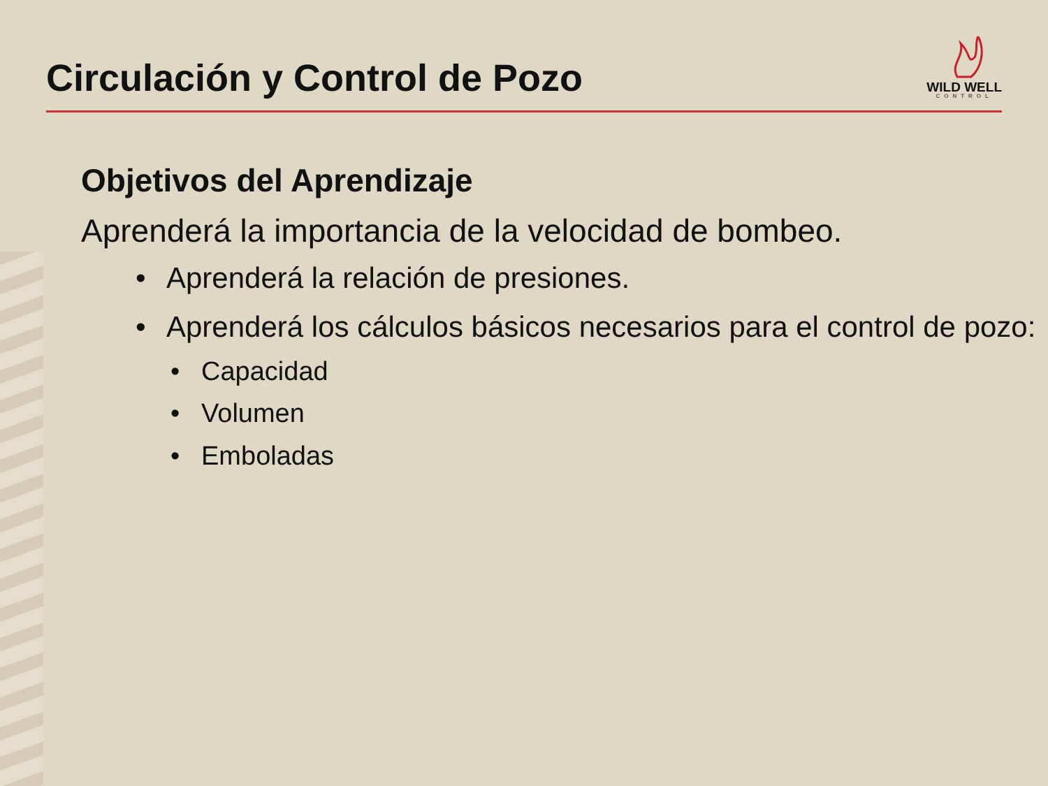Circulación y Control de Pozo
WILD WELL
CONTROL
Objetivos del Aprendizaje
Aprenderá la importancia de la velocidad de bombeo.
• Aprenderá la relación de presiones.
• Aprenderá los cálculos básicos necesarios para el control de pozo:
• Capacidad
• Volumen
• Emboladas